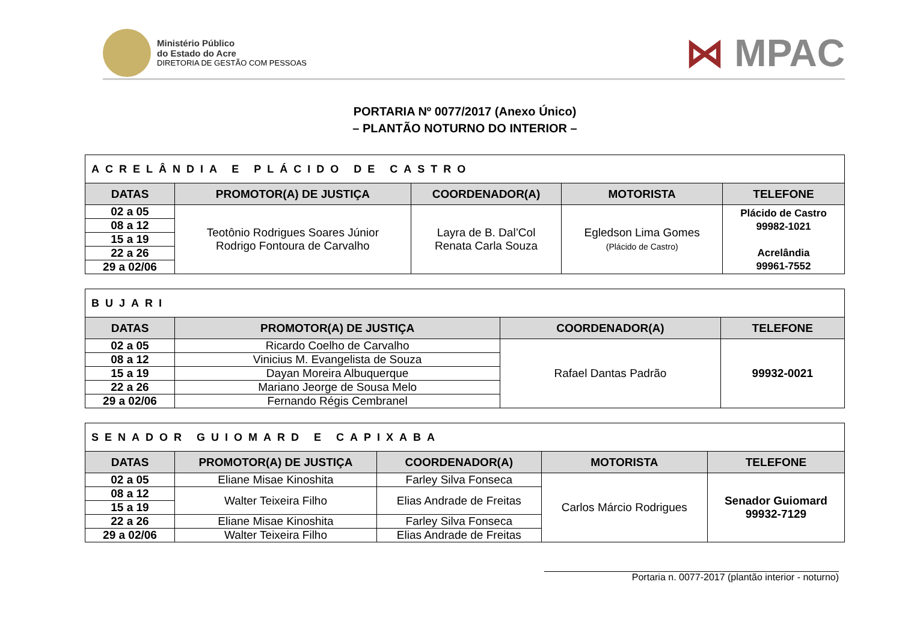Ministério Público
do Estado do Acre
DIRETORIA DE GESTÃO COM PESSOAS
⋈ MPAC
PORTARIA Nº 0077/2017 (Anexo Único)
– PLANTÃO NOTURNO DO INTERIOR –
| ACRELÂNDIA E PLÁCIDO DE CASTRO | | | | |
| DATAS | PROMOTOR(A) DE JUSTIÇA | COORDENADOR(A) | MOTORISTA | TELEFONE |
| 02 a 05 | Teotônio Rodrigues Soares Júnior Rodrigo Fontoura de Carvalho | Layra de B. Dal’Col Renata Carla Souza | Egledson Lima Gomes (Plácido de Castro) | Plácido de Castro 99982-1021 Acrelândia 99961-7552 |
| 08 a 12 | | | | |
| 15 a 19 | | | | |
| 22 a 26 | | | | |
| 29 a 02/06 | | | | |
| BUJARI | | | |
| DATAS | PROMOTOR(A) DE JUSTIÇA | COORDENADOR(A) | TELEFONE |
| 02 a 05 | Ricardo Coelho de Carvalho | Rafael Dantas Padrão | 99932-0021 |
| 08 a 12 | Vinicius M. Evangelista de Souza | | |
| 15 a 19 | Dayan Moreira Albuquerque | | |
| 22 a 26 | Mariano Jeorge de Sousa Melo | | |
| 29 a 02/06 | Fernando Régis Cembranel | | |
| SENADOR GUIOMARD E CAPIXABA | | | | |
| DATAS | PROMOTOR(A) DE JUSTIÇA | COORDENADOR(A) | MOTORISTA | TELEFONE |
| 02 a 05 | Eliane Misae Kinoshita | Farley Silva Fonseca | Carlos Márcio Rodrigues | Senador Guiomard 99932-7129 |
| 08 a 12 | Walter Teixeira Filho | Elias Andrade de Freitas | | |
| 15 a 19 | | | | |
| 22 a 26 | Eliane Misae Kinoshita | Farley Silva Fonseca | | |
| 29 a 02/06 | Walter Teixeira Filho | Elias Andrade de Freitas | | |
Portaria n. 0077-2017 (plantão interior - noturno)